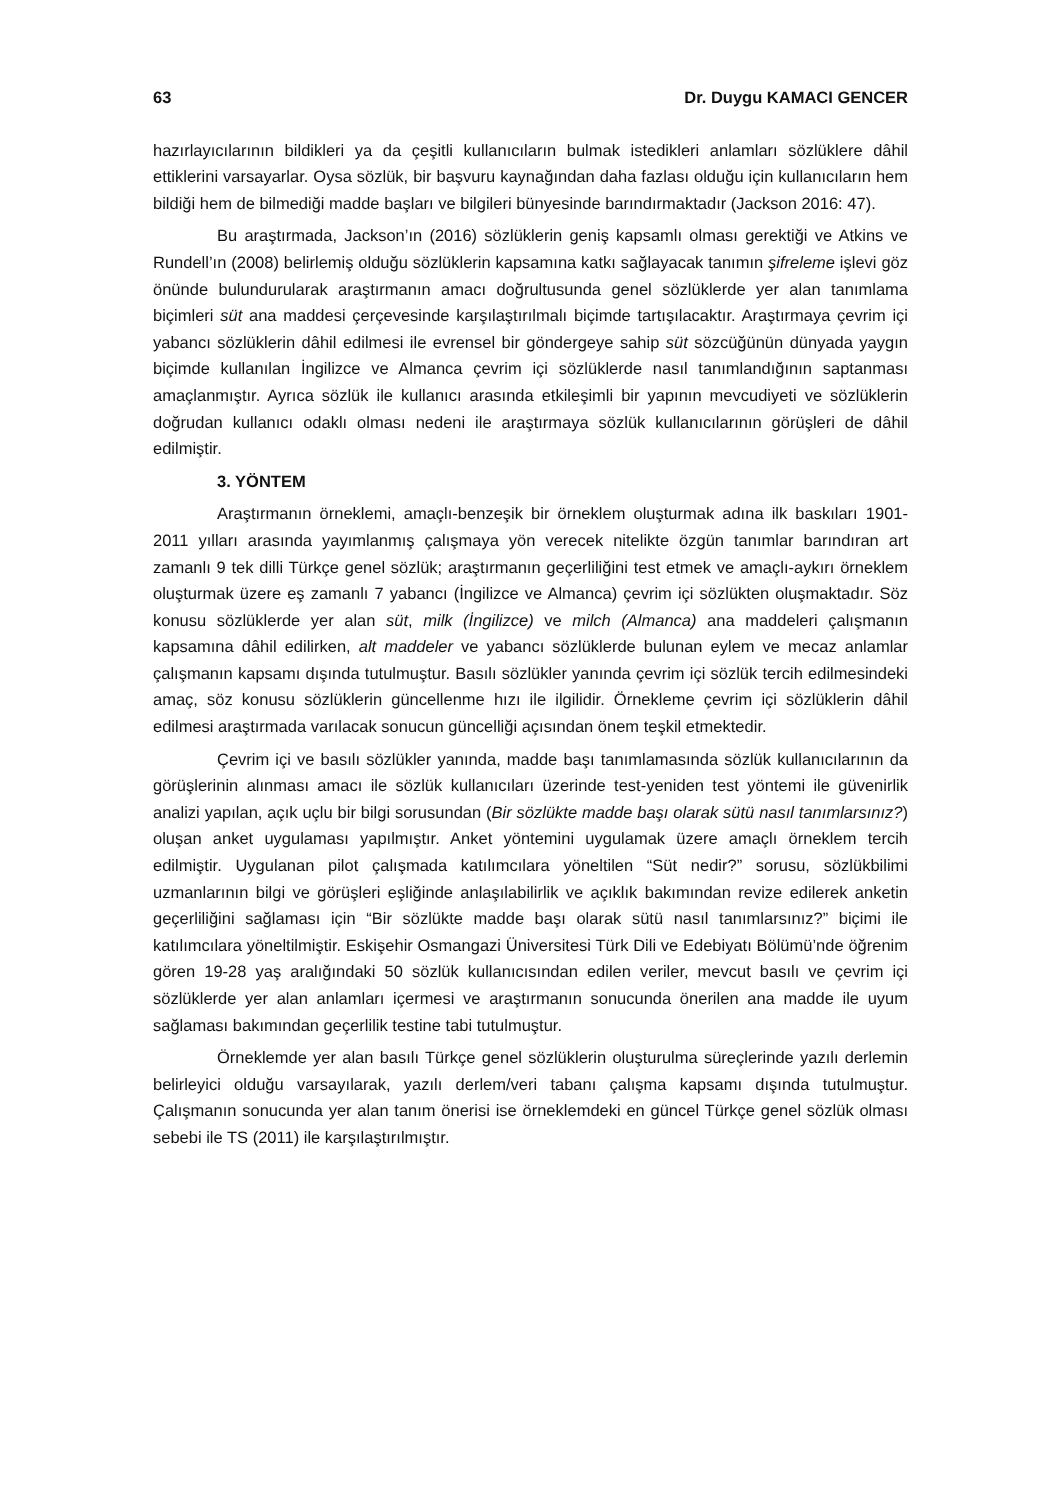63 Dr. Duygu KAMACI GENCER
hazırlayıcılarının bildikleri ya da çeşitli kullanıcıların bulmak istedikleri anlamları sözlüklere dâhil ettiklerini varsayarlar. Oysa sözlük, bir başvuru kaynağından daha fazlası olduğu için kullanıcıların hem bildiği hem de bilmediği madde başları ve bilgileri bünyesinde barındırmaktadır (Jackson 2016: 47).
Bu araştırmada, Jackson’ın (2016) sözlüklerin geniş kapsamlı olması gerektiği ve Atkins ve Rundell’ın (2008) belirlemiş olduğu sözlüklerin kapsamına katkı sağlayacak tanımın şifreleme işlevi göz önünde bulundurularak araştırmanın amacı doğrultusunda genel sözlüklerde yer alan tanımlama biçimleri süt ana maddesi çerçevesinde karşılaştırılmalı biçimde tartışılacaktır. Araştırmaya çevrim içi yabancı sözlüklerin dâhil edilmesi ile evrensel bir göndergeye sahip süt sözcüğünün dünyada yaygın biçimde kullanılan İngilizce ve Almanca çevrim içi sözlüklerde nasıl tanımlandığının saptanması amaçlanmıştır. Ayrıca sözlük ile kullanıcı arasında etkileşimli bir yapının mevcudiyeti ve sözlüklerin doğrudan kullanıcı odaklı olması nedeni ile araştırmaya sözlük kullanıcılarının görüşleri de dâhil edilmiştir.
3. YÖNTEM
Araştırmanın örneklemi, amaçlı-benzeşik bir örneklem oluşturmak adına ilk baskıları 1901-2011 yılları arasında yayımlanmış çalışmaya yön verecek nitelikte özgün tanımlar barındıran art zamanlı 9 tek dilli Türkçe genel sözlük; araştırmanın geçerliliğini test etmek ve amaçlı-aykırı örneklem oluşturmak üzere eş zamanlı 7 yabancı (İngilizce ve Almanca) çevrim içi sözlükten oluşmaktadır. Söz konusu sözlüklerde yer alan süt, milk (İngilizce) ve milch (Almanca) ana maddeleri çalışmanın kapsamına dâhil edilirken, alt maddeler ve yabancı sözlüklerde bulunan eylem ve mecaz anlamlar çalışmanın kapsamı dışında tutulmuştur. Basılı sözlükler yanında çevrim içi sözlük tercih edilmesindeki amaç, söz konusu sözlüklerin güncellenme hızı ile ilgilidir. Örnekleme çevrim içi sözlüklerin dâhil edilmesi araştırmada varılacak sonucun güncelliği açısından önem teşkil etmektedir.
Çevrim içi ve basılı sözlükler yanında, madde başı tanımlamasında sözlük kullanıcılarının da görüşlerinin alınması amacı ile sözlük kullanıcıları üzerinde test-yeniden test yöntemi ile güvenirlik analizi yapılan, açık uçlu bir bilgi sorusundan (Bir sözlükte madde başı olarak sütü nasıl tanımlarsınız?) oluşan anket uygulaması yapılmıştır. Anket yöntemini uygulamak üzere amaçlı örneklem tercih edilmiştir. Uygulanan pilot çalışmada katılımcılara yöneltilen “Süt nedir?” sorusu, sözlükbilimi uzmanlarının bilgi ve görüşleri eşliğinde anlaşılabilirlik ve açıklık bakımından revize edilerek anketin geçerliliğini sağlaması için “Bir sözlükte madde başı olarak sütü nasıl tanımlarsınız?” biçimi ile katılımcılara yöneltilmiştir. Eskişehir Osmangazi Üniversitesi Türk Dili ve Edebiyatı Bölümü’nde öğrenim gören 19-28 yaş aralığındaki 50 sözlük kullanıcısından edilen veriler, mevcut basılı ve çevrim içi sözlüklerde yer alan anlamları içermesi ve araştırmanın sonucunda önerilen ana madde ile uyum sağlaması bakımından geçerlilik testine tabi tutulmuştur.
Örneklemde yer alan basılı Türkçe genel sözlüklerin oluşturulma süreçlerinde yazılı derlemin belirleyici olduğu varsayılarak, yazılı derlem/veri tabanı çalışma kapsamı dışında tutulmuştur. Çalışmanın sonucunda yer alan tanım önerisi ise örneklemdeki en güncel Türkçe genel sözlük olması sebebi ile TS (2011) ile karşılaştırılmıştır.